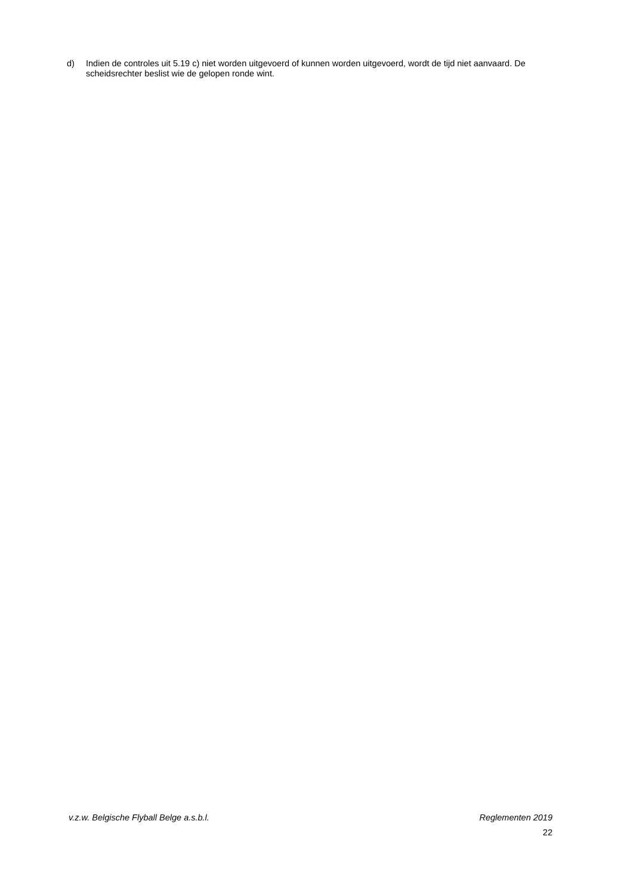d) Indien de controles uit 5.19 c) niet worden uitgevoerd of kunnen worden uitgevoerd, wordt de tijd niet aanvaard. De scheidsrechter beslist wie de gelopen ronde wint.
v.z.w. Belgische Flyball Belge a.s.b.l. Reglementen 2019
22